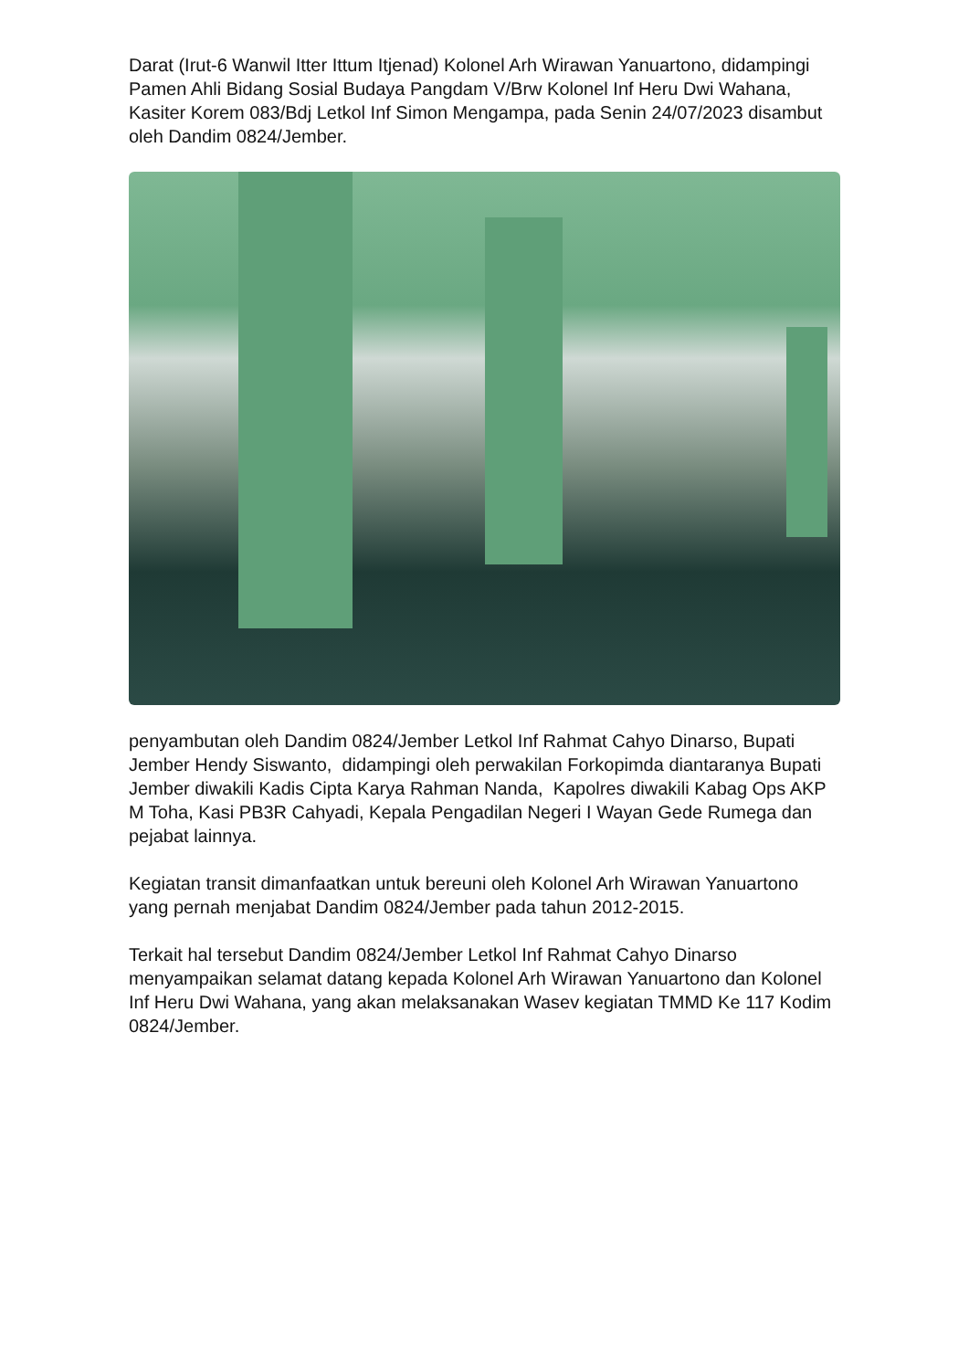Darat (Irut-6 Wanwil Itter Ittum Itjenad) Kolonel Arh Wirawan Yanuartono, didampingi Pamen Ahli Bidang Sosial Budaya Pangdam V/Brw Kolonel Inf Heru Dwi Wahana, Kasiter Korem 083/Bdj Letkol Inf Simon Mengampa, pada Senin 24/07/2023 disambut oleh Dandim 0824/Jember.
penyambutan oleh Dandim 0824/Jember Letkol Inf Rahmat Cahyo Dinarso, Bupati Jember Hendy Siswanto, didampingi oleh perwakilan Forkopimda diantaranya Bupati Jember diwakili Kadis Cipta Karya Rahman Nanda, Kapolres diwakili Kabag Ops AKP M Toha, Kasi PB3R Cahyadi, Kepala Pengadilan Negeri I Wayan Gede Rumega dan pejabat lainnya.
Kegiatan transit dimanfaatkan untuk bereuni oleh Kolonel Arh Wirawan Yanuartono yang pernah menjabat Dandim 0824/Jember pada tahun 2012-2015.
Terkait hal tersebut Dandim 0824/Jember Letkol Inf Rahmat Cahyo Dinarso menyampaikan selamat datang kepada Kolonel Arh Wirawan Yanuartono dan Kolonel Inf Heru Dwi Wahana, yang akan melaksanakan Wasev kegiatan TMMD Ke 117 Kodim 0824/Jember.